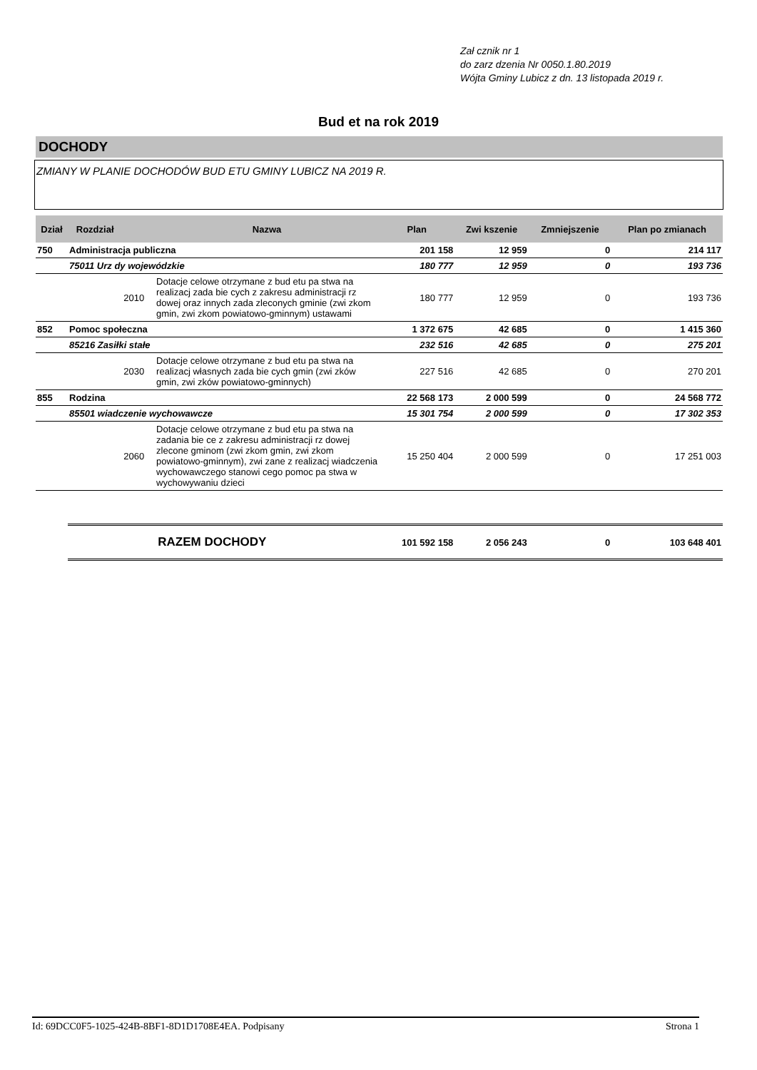Zał cznik nr 1
do zarz dzenia Nr 0050.1.80.2019
Wójta Gminy Lubicz z dn. 13 listopada 2019 r.
Bud et na rok 2019
DOCHODY
ZMIANY W PLANIE DOCHODÓW BUD ETU GMINY LUBICZ NA 2019 R.
| Dział | Rozdział | | Nazwa | Plan | Zwi kszenie | Zmniejszenie | Plan po zmianach |
| --- | --- | --- | --- | --- | --- | --- | --- |
| 750 | Administracja publiczna | | | 201 158 | 12 959 | 0 | 214 117 |
| | 75011 Urz dy wojewódzkie | | | 180 777 | 12 959 | 0 | 193 736 |
| | | 2010 | Dotacje celowe otrzymane z bud etu pa stwa na realizacj zada bie cych z zakresu administracji rz dowej oraz innych zada zleconych gminie (zwi zkom gmin, zwi zkom powiatowo-gminnym) ustawami | 180 777 | 12 959 | 0 | 193 736 |
| 852 | Pomoc społeczna | | | 1 372 675 | 42 685 | 0 | 1 415 360 |
| | 85216 Zasiłki stałe | | | 232 516 | 42 685 | 0 | 275 201 |
| | | 2030 | Dotacje celowe otrzymane z bud etu pa stwa na realizacj własnych zada bie cych gmin (zwi zków gmin, zwi zków powiatowo-gminnych) | 227 516 | 42 685 | 0 | 270 201 |
| 855 | Rodzina | | | 22 568 173 | 2 000 599 | 0 | 24 568 772 |
| | 85501 wiadczenie wychowawcze | | | 15 301 754 | 2 000 599 | 0 | 17 302 353 |
| | | 2060 | Dotacje celowe otrzymane z bud etu pa stwa na zadania bie ce z zakresu administracji rz dowej zlecone gminom (zwi zkom gmin, zwi zkom powiatowo-gminnym), zwi zane z realizacj wiadczenia wychowawczego stanowi cego pomoc pa stwa w wychowywaniu dzieci | 15 250 404 | 2 000 599 | 0 | 17 251 003 |
| | | RAZEM DOCHODY | | 101 592 158 | 2 056 243 | 0 | 103 648 401 |
Id: 69DCC0F5-1025-424B-8BF1-8D1D1708E4EA. Podpisany Strona 1